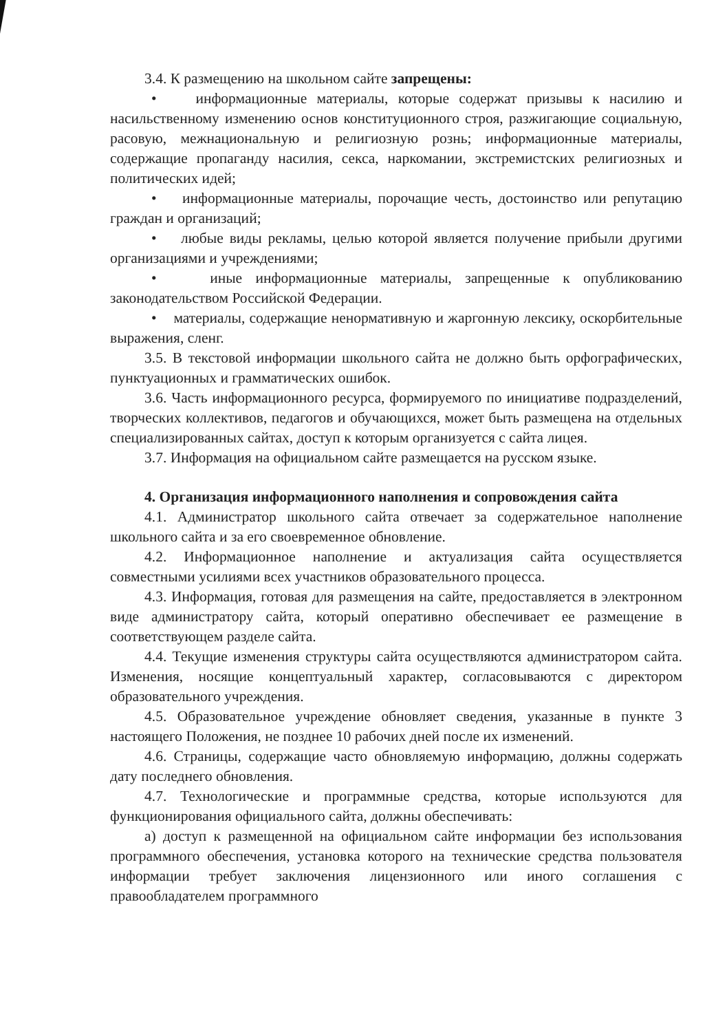3.4. К размещению на школьном сайте запрещены:
• информационные материалы, которые содержат призывы к насилию и насильственному изменению основ конституционного строя, разжигающие социальную, расовую, межнациональную и религиозную рознь; информационные материалы, содержащие пропаганду насилия, секса, наркомании, экстремистских религиозных и политических идей;
• информационные материалы, порочащие честь, достоинство или репутацию граждан и организаций;
• любые виды рекламы, целью которой является получение прибыли другими организациями и учреждениями;
• иные информационные материалы, запрещенные к опубликованию законодательством Российской Федерации.
• материалы, содержащие ненормативную и жаргонную лексику, оскорбительные выражения, сленг.
3.5. В текстовой информации школьного сайта не должно быть орфографических, пунктуационных и грамматических ошибок.
3.6. Часть информационного ресурса, формируемого по инициативе подразделений, творческих коллективов, педагогов и обучающихся, может быть размещена на отдельных специализированных сайтах, доступ к которым организуется с сайта лицея.
3.7. Информация на официальном сайте размещается на русском языке.
4. Организация информационного наполнения и сопровождения сайта
4.1. Администратор школьного сайта отвечает за содержательное наполнение школьного сайта и за его своевременное обновление.
4.2. Информационное наполнение и актуализация сайта осуществляется совместными усилиями всех участников образовательного процесса.
4.3. Информация, готовая для размещения на сайте, предоставляется в электронном виде администратору сайта, который оперативно обеспечивает ее размещение в соответствующем разделе сайта.
4.4. Текущие изменения структуры сайта осуществляются администратором сайта. Изменения, носящие концептуальный характер, согласовываются с директором образовательного учреждения.
4.5. Образовательное учреждение обновляет сведения, указанные в пункте 3 настоящего Положения, не позднее 10 рабочих дней после их изменений.
4.6. Страницы, содержащие часто обновляемую информацию, должны содержать дату последнего обновления.
4.7. Технологические и программные средства, которые используются для функционирования официального сайта, должны обеспечивать:
а) доступ к размещенной на официальном сайте информации без использования программного обеспечения, установка которого на технические средства пользователя информации требует заключения лицензионного или иного соглашения с правообладателем программного